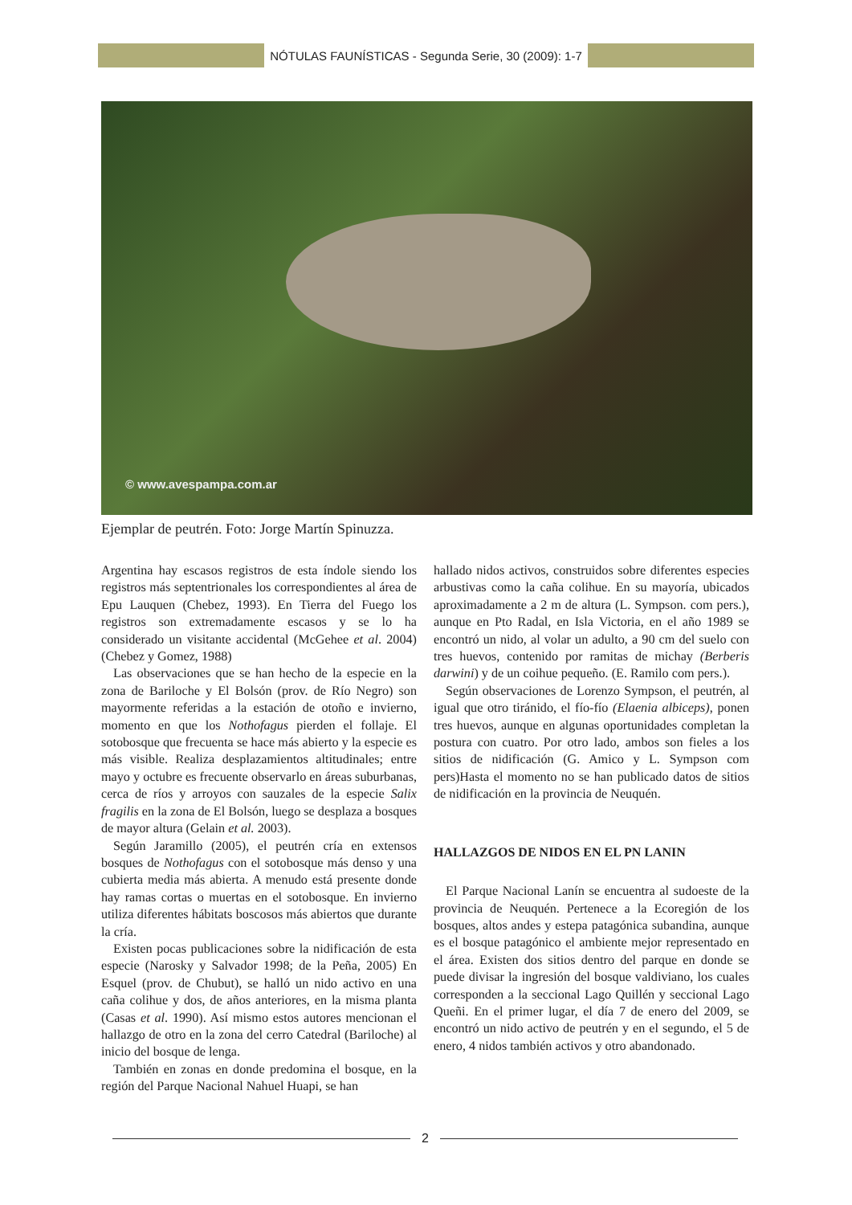NÓTULAS FAUNÍSTICAS - Segunda Serie, 30 (2009): 1-7
© www.avespampa.com.ar
Ejemplar de peutrén. Foto: Jorge Martín Spinuzza.
Argentina hay escasos registros de esta índole siendo los registros más septentrionales los correspondientes al área de Epu Lauquen (Chebez, 1993). En Tierra del Fuego los registros son extremadamente escasos y se lo ha considerado un visitante accidental (McGehee et al. 2004) (Chebez y Gomez, 1988)
Las observaciones que se han hecho de la especie en la zona de Bariloche y El Bolsón (prov. de Río Negro) son mayormente referidas a la estación de otoño e invierno, momento en que los Nothofagus pierden el follaje. El sotobosque que frecuenta se hace más abierto y la especie es más visible. Realiza desplazamientos altitudinales; entre mayo y octubre es frecuente observarlo en áreas suburbanas, cerca de ríos y arroyos con sauzales de la especie Salix fragilis en la zona de El Bolsón, luego se desplaza a bosques de mayor altura (Gelain et al. 2003).
Según Jaramillo (2005), el peutrén cría en extensos bosques de Nothofagus con el sotobosque más denso y una cubierta media más abierta. A menudo está presente donde hay ramas cortas o muertas en el sotobosque. En invierno utiliza diferentes hábitats boscosos más abiertos que durante la cría.
Existen pocas publicaciones sobre la nidificación de esta especie (Narosky y Salvador 1998; de la Peña, 2005) En Esquel (prov. de Chubut), se halló un nido activo en una caña colihue y dos, de años anteriores, en la misma planta (Casas et al. 1990). Así mismo estos autores mencionan el hallazgo de otro en la zona del cerro Catedral (Bariloche) al inicio del bosque de lenga.
También en zonas en donde predomina el bosque, en la región del Parque Nacional Nahuel Huapi, se han
hallado nidos activos, construidos sobre diferentes especies arbustivas como la caña colihue. En su mayoría, ubicados aproximadamente a 2 m de altura (L. Sympson. com pers.), aunque en Pto Radal, en Isla Victoria, en el año 1989 se encontró un nido, al volar un adulto, a 90 cm del suelo con tres huevos, contenido por ramitas de michay (Berberis darwini) y de un coihue pequeño. (E. Ramilo com pers.).
Según observaciones de Lorenzo Sympson, el peutrén, al igual que otro tiránido, el fío-fío (Elaenia albiceps), ponen tres huevos, aunque en algunas oportunidades completan la postura con cuatro. Por otro lado, ambos son fieles a los sitios de nidificación (G. Amico y L. Sympson com pers)Hasta el momento no se han publicado datos de sitios de nidificación en la provincia de Neuquén.
HALLAZGOS DE NIDOS EN EL PN LANIN
El Parque Nacional Lanín se encuentra al sudoeste de la provincia de Neuquén. Pertenece a la Ecoregión de los bosques, altos andes y estepa patagónica subandina, aunque es el bosque patagónico el ambiente mejor representado en el área. Existen dos sitios dentro del parque en donde se puede divisar la ingresión del bosque valdiviano, los cuales corresponden a la seccional Lago Quillén y seccional Lago Queñi. En el primer lugar, el día 7 de enero del 2009, se encontró un nido activo de peutrén y en el segundo, el 5 de enero, 4 nidos también activos y otro abandonado.
2